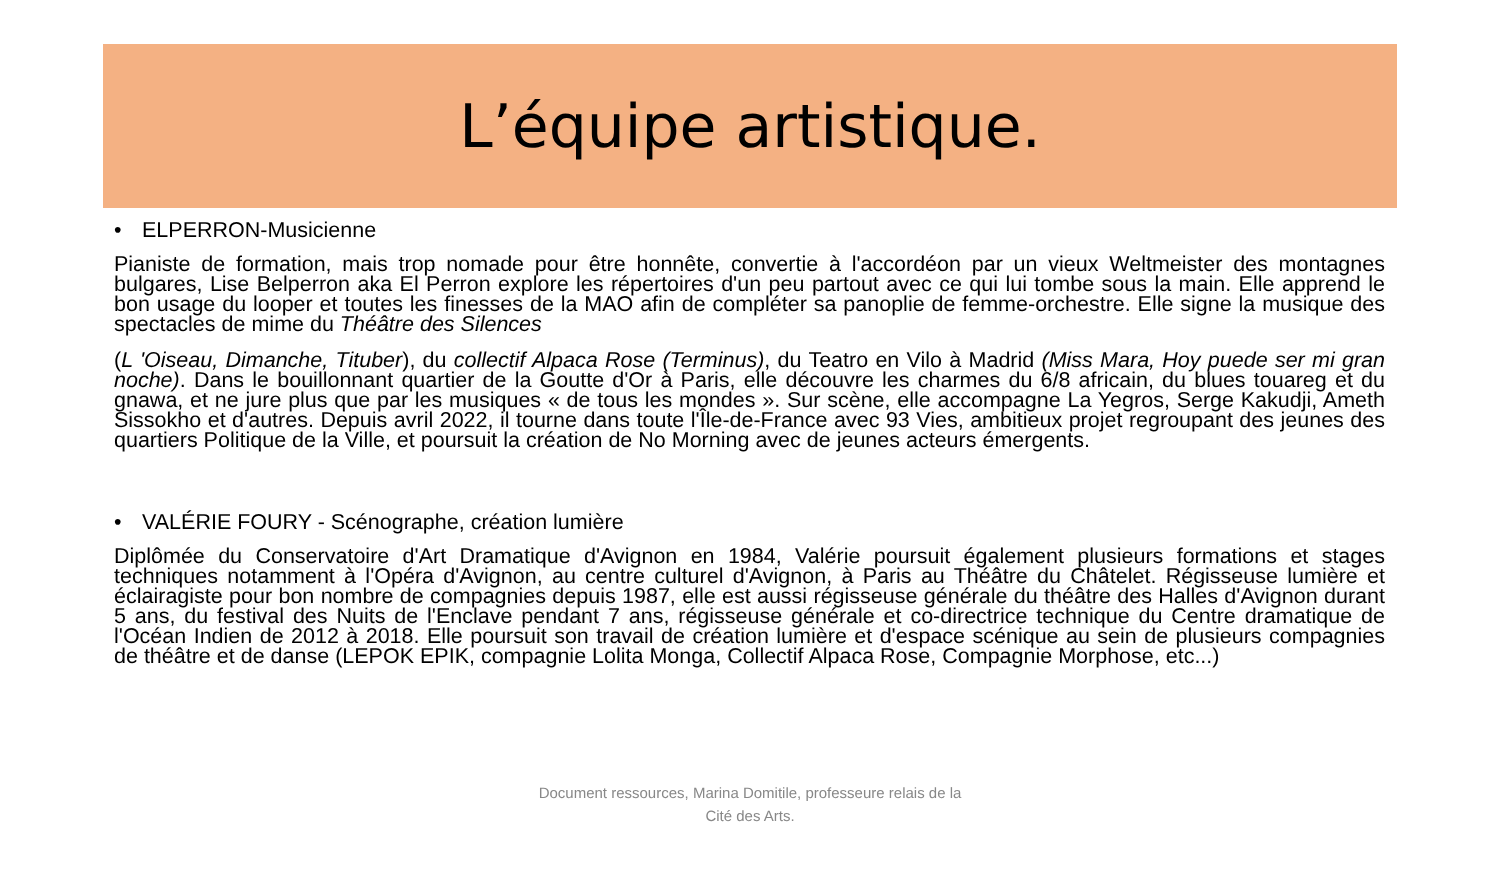L’équipe artistique.
• ELPERRON-Musicienne
Pianiste de formation, mais trop nomade pour être honnête, convertie à l'accordéon par un vieux Weltmeister des montagnes bulgares, Lise Belperron aka El Perron explore les répertoires d'un peu partout avec ce qui lui tombe sous la main. Elle apprend le bon usage du looper et toutes les finesses de la MAO afin de compléter sa panoplie de femme-orchestre. Elle signe la musique des spectacles de mime du Théâtre des Silences
(L 'Oiseau, Dimanche, Tituber), du collectif Alpaca Rose (Terminus), du Teatro en Vilo à Madrid (Miss Mara, Hoy puede ser mi gran noche). Dans le bouillonnant quartier de la Goutte d'Or à Paris, elle découvre les charmes du 6/8 africain, du blues touareg et du gnawa, et ne jure plus que par les musiques « de tous les mondes ». Sur scène, elle accompagne La Yegros, Serge Kakudji, Ameth Sissokho et d'autres. Depuis avril 2022, il tourne dans toute l'Île-de-France avec 93 Vies, ambitieux projet regroupant des jeunes des quartiers Politique de la Ville, et poursuit la création de No Morning avec de jeunes acteurs émergents.
• VALÉRIE FOURY - Scénographe, création lumière
Diplômée du Conservatoire d'Art Dramatique d'Avignon en 1984, Valérie poursuit également plusieurs formations et stages techniques notamment à l'Opéra d'Avignon, au centre culturel d'Avignon, à Paris au Théâtre du Châtelet. Régisseuse lumière et éclairagiste pour bon nombre de compagnies depuis 1987, elle est aussi régisseuse générale du théâtre des Halles d'Avignon durant 5 ans, du festival des Nuits de l'Enclave pendant 7 ans, régisseuse générale et co-directrice technique du Centre dramatique de l'Océan Indien de 2012 à 2018. Elle poursuit son travail de création lumière et d'espace scénique au sein de plusieurs compagnies de théâtre et de danse (LEPOK EPIK, compagnie Lolita Monga, Collectif Alpaca Rose, Compagnie Morphose, etc...)
Document ressources, Marina Domitile, professeure relais de la
Cité des Arts.